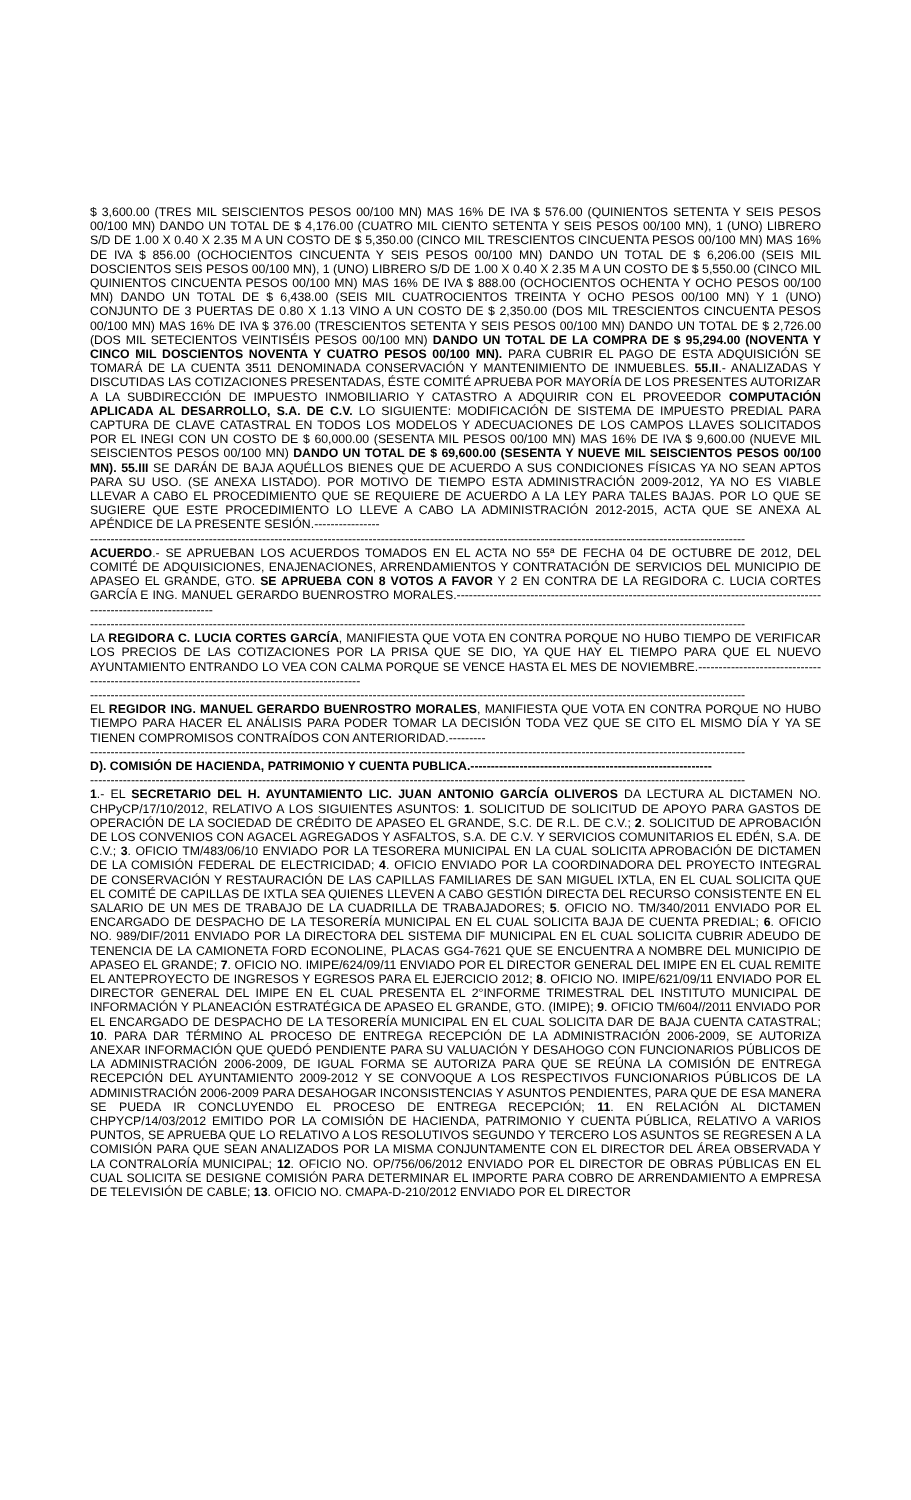$ 3,600.00 (TRES MIL SEISCIENTOS PESOS 00/100 MN) MAS 16% DE IVA $ 576.00 (QUINIENTOS SETENTA Y SEIS PESOS 00/100 MN) DANDO UN TOTAL DE $ 4,176.00 (CUATRO MIL CIENTO SETENTA Y SEIS PESOS 00/100 MN), 1 (UNO) LIBRERO S/D DE 1.00 X 0.40 X 2.35 M A UN COSTO DE $ 5,350.00 (CINCO MIL TRESCIENTOS CINCUENTA PESOS 00/100 MN) MAS 16% DE IVA $ 856.00 (OCHOCIENTOS CINCUENTA Y SEIS PESOS 00/100 MN) DANDO UN TOTAL DE $ 6,206.00 (SEIS MIL DOSCIENTOS SEIS PESOS 00/100 MN), 1 (UNO) LIBRERO S/D DE 1.00 X 0.40 X 2.35 M A UN COSTO DE $ 5,550.00 (CINCO MIL QUINIENTOS CINCUENTA PESOS 00/100 MN) MAS 16% DE IVA $ 888.00 (OCHOCIENTOS OCHENTA Y OCHO PESOS 00/100 MN) DANDO UN TOTAL DE $ 6,438.00 (SEIS MIL CUATROCIENTOS TREINTA Y OCHO PESOS 00/100 MN) Y 1 (UNO) CONJUNTO DE 3 PUERTAS DE 0.80 X 1.13 VINO A UN COSTO DE $ 2,350.00 (DOS MIL TRESCIENTOS CINCUENTA PESOS 00/100 MN) MAS 16% DE IVA $ 376.00 (TRESCIENTOS SETENTA Y SEIS PESOS 00/100 MN) DANDO UN TOTAL DE $ 2,726.00 (DOS MIL SETECIENTOS VEINTISÉIS PESOS 00/100 MN) DANDO UN TOTAL DE LA COMPRA DE $ 95,294.00 (NOVENTA Y CINCO MIL DOSCIENTOS NOVENTA Y CUATRO PESOS 00/100 MN). PARA CUBRIR EL PAGO DE ESTA ADQUISICIÓN SE TOMARÁ DE LA CUENTA 3511 DENOMINADA CONSERVACIÓN Y MANTENIMIENTO DE INMUEBLES. 55.II.- ANALIZADAS Y DISCUTIDAS LAS COTIZACIONES PRESENTADAS, ÉSTE COMITÉ APRUEBA POR MAYORÍA DE LOS PRESENTES AUTORIZAR A LA SUBDIRECCIÓN DE IMPUESTO INMOBILIARIO Y CATASTRO A ADQUIRIR CON EL PROVEEDOR COMPUTACIÓN APLICADA AL DESARROLLO, S.A. DE C.V. LO SIGUIENTE: MODIFICACIÓN DE SISTEMA DE IMPUESTO PREDIAL PARA CAPTURA DE CLAVE CATASTRAL EN TODOS LOS MODELOS Y ADECUACIONES DE LOS CAMPOS LLAVES SOLICITADOS POR EL INEGI CON UN COSTO DE $ 60,000.00 (SESENTA MIL PESOS 00/100 MN) MAS 16% DE IVA $ 9,600.00 (NUEVE MIL SEISCIENTOS PESOS 00/100 MN) DANDO UN TOTAL DE $ 69,600.00 (SESENTA Y NUEVE MIL SEISCIENTOS PESOS 00/100 MN). 55.III SE DARÁN DE BAJA AQUÉLLOS BIENES QUE DE ACUERDO A SUS CONDICIONES FÍSICAS YA NO SEAN APTOS PARA SU USO. (SE ANEXA LISTADO). POR MOTIVO DE TIEMPO ESTA ADMINISTRACIÓN 2009-2012, YA NO ES VIABLE LLEVAR A CABO EL PROCEDIMIENTO QUE SE REQUIERE DE ACUERDO A LA LEY PARA TALES BAJAS. POR LO QUE SE SUGIERE QUE ESTE PROCEDIMIENTO LO LLEVE A CABO LA ADMINISTRACIÓN 2012-2015, ACTA QUE SE ANEXA AL APÉNDICE DE LA PRESENTE SESIÓN.----------------
----------------------------------------------------------------------------------------------------------------------------------------------------------------
ACUERDO.- SE APRUEBAN LOS ACUERDOS TOMADOS EN EL ACTA NO 55ª DE FECHA 04 DE OCTUBRE DE 2012, DEL COMITÉ DE ADQUISICIONES, ENAJENACIONES, ARRENDAMIENTOS Y CONTRATACIÓN DE SERVICIOS DEL MUNICIPIO DE APASEO EL GRANDE, GTO. SE APRUEBA CON 8 VOTOS A FAVOR Y 2 EN CONTRA DE LA REGIDORA C. LUCIA CORTES GARCÍA E ING. MANUEL GERARDO BUENROSTRO MORALES.-----------------------------------------------------------------------------------------------------------------------
----------------------------------------------------------------------------------------------------------------------------------------------------------------
LA REGIDORA C. LUCIA CORTES GARCÍA, MANIFIESTA QUE VOTA EN CONTRA PORQUE NO HUBO TIEMPO DE VERIFICAR LOS PRECIOS DE LAS COTIZACIONES POR LA PRISA QUE SE DIO, YA QUE HAY EL TIEMPO PARA QUE EL NUEVO AYUNTAMIENTO ENTRANDO LO VEA CON CALMA PORQUE SE VENCE HASTA EL MES DE NOVIEMBRE.------------------------------------------------------------------------------------------------
----------------------------------------------------------------------------------------------------------------------------------------------------------------
EL REGIDOR ING. MANUEL GERARDO BUENROSTRO MORALES, MANIFIESTA QUE VOTA EN CONTRA PORQUE NO HUBO TIEMPO PARA HACER EL ANÁLISIS PARA PODER TOMAR LA DECISIÓN TODA VEZ QUE SE CITO EL MISMO DÍA Y YA SE TIENEN COMPROMISOS CONTRAÍDOS CON ANTERIORIDAD.---------
----------------------------------------------------------------------------------------------------------------------------------------------------------------
D). COMISIÓN DE HACIENDA, PATRIMONIO Y CUENTA PUBLICA.-----------------------------------------------------------
----------------------------------------------------------------------------------------------------------------------------------------------------------------
1.- EL SECRETARIO DEL H. AYUNTAMIENTO LIC. JUAN ANTONIO GARCÍA OLIVEROS DA LECTURA AL DICTAMEN NO. CHPyCP/17/10/2012, RELATIVO A LOS SIGUIENTES ASUNTOS: 1. SOLICITUD DE SOLICITUD DE APOYO PARA GASTOS DE OPERACIÓN DE LA SOCIEDAD DE CRÉDITO DE APASEO EL GRANDE, S.C. DE R.L. DE C.V.; 2. SOLICITUD DE APROBACIÓN DE LOS CONVENIOS CON AGACEL AGREGADOS Y ASFALTOS, S.A. DE C.V. Y SERVICIOS COMUNITARIOS EL EDÉN, S.A. DE C.V.; 3. OFICIO TM/483/06/10 ENVIADO POR LA TESORERA MUNICIPAL EN LA CUAL SOLICITA APROBACIÓN DE DICTAMEN DE LA COMISIÓN FEDERAL DE ELECTRICIDAD; 4. OFICIO ENVIADO POR LA COORDINADORA DEL PROYECTO INTEGRAL DE CONSERVACIÓN Y RESTAURACIÓN DE LAS CAPILLAS FAMILIARES DE SAN MIGUEL IXTLA, EN EL CUAL SOLICITA QUE EL COMITÉ DE CAPILLAS DE IXTLA SEA QUIENES LLEVEN A CABO GESTIÓN DIRECTA DEL RECURSO CONSISTENTE EN EL SALARIO DE UN MES DE TRABAJO DE LA CUADRILLA DE TRABAJADORES; 5. OFICIO NO. TM/340/2011 ENVIADO POR EL ENCARGADO DE DESPACHO DE LA TESORERÍA MUNICIPAL EN EL CUAL SOLICITA BAJA DE CUENTA PREDIAL; 6. OFICIO NO. 989/DIF/2011 ENVIADO POR LA DIRECTORA DEL SISTEMA DIF MUNICIPAL EN EL CUAL SOLICITA CUBRIR ADEUDO DE TENENCIA DE LA CAMIONETA FORD ECONOLINE, PLACAS GG4-7621 QUE SE ENCUENTRA A NOMBRE DEL MUNICIPIO DE APASEO EL GRANDE; 7. OFICIO NO. IMIPE/624/09/11 ENVIADO POR EL DIRECTOR GENERAL DEL IMIPE EN EL CUAL REMITE EL ANTEPROYECTO DE INGRESOS Y EGRESOS PARA EL EJERCICIO 2012; 8. OFICIO NO. IMIPE/621/09/11 ENVIADO POR EL DIRECTOR GENERAL DEL IMIPE EN EL CUAL PRESENTA EL 2°INFORME TRIMESTRAL DEL INSTITUTO MUNICIPAL DE INFORMACIÓN Y PLANEACIÓN ESTRATÉGICA DE APASEO EL GRANDE, GTO. (IMIPE); 9. OFICIO TM/604//2011 ENVIADO POR EL ENCARGADO DE DESPACHO DE LA TESORERÍA MUNICIPAL EN EL CUAL SOLICITA DAR DE BAJA CUENTA CATASTRAL; 10. PARA DAR TÉRMINO AL PROCESO DE ENTREGA RECEPCIÓN DE LA ADMINISTRACIÓN 2006-2009, SE AUTORIZA ANEXAR INFORMACIÓN QUE QUEDÓ PENDIENTE PARA SU VALUACIÓN Y DESAHOGO CON FUNCIONARIOS PÚBLICOS DE LA ADMINISTRACIÓN 2006-2009, DE IGUAL FORMA SE AUTORIZA PARA QUE SE REÚNA LA COMISIÓN DE ENTREGA RECEPCIÓN DEL AYUNTAMIENTO 2009-2012 Y SE CONVOQUE A LOS RESPECTIVOS FUNCIONARIOS PÚBLICOS DE LA ADMINISTRACIÓN 2006-2009 PARA DESAHOGAR INCONSISTENCIAS Y ASUNTOS PENDIENTES, PARA QUE DE ESA MANERA SE PUEDA IR CONCLUYENDO EL PROCESO DE ENTREGA RECEPCIÓN; 11. EN RELACIÓN AL DICTAMEN CHPYCP/14/03/2012 EMITIDO POR LA COMISIÓN DE HACIENDA, PATRIMONIO Y CUENTA PÚBLICA, RELATIVO A VARIOS PUNTOS, SE APRUEBA QUE LO RELATIVO A LOS RESOLUTIVOS SEGUNDO Y TERCERO LOS ASUNTOS SE REGRESEN A LA COMISIÓN PARA QUE SEAN ANALIZADOS POR LA MISMA CONJUNTAMENTE CON EL DIRECTOR DEL ÁREA OBSERVADA Y LA CONTRALORÍA MUNICIPAL; 12. OFICIO NO. OP/756/06/2012 ENVIADO POR EL DIRECTOR DE OBRAS PÚBLICAS EN EL CUAL SOLICITA SE DESIGNE COMISIÓN PARA DETERMINAR EL IMPORTE PARA COBRO DE ARRENDAMIENTO A EMPRESA DE TELEVISIÓN DE CABLE; 13. OFICIO NO. CMAPA-D-210/2012 ENVIADO POR EL DIRECTOR